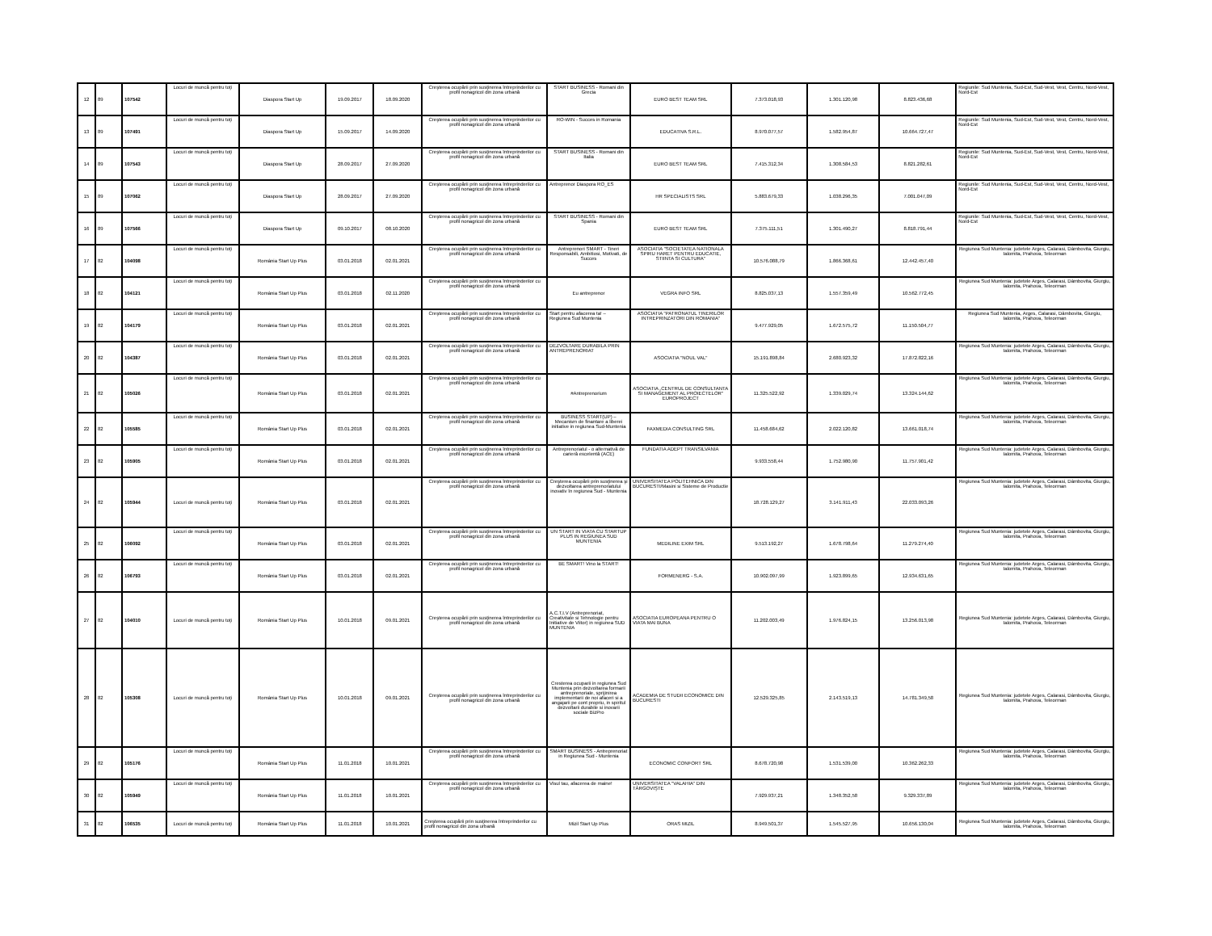| 12 | 89 | 107542 | Locuri de muncă pentru toţi | Diaspora Start Up | 19.09.2017 | 18.09.2020 | Creşterea ocupării prin susţinerea întreprinderilor cu profil nonagricol din zona urbană | START BUSINESS - Romani din Grecia | EURO BEST TEAM SRL | 7.373.018,93 | 1.301.120,98 | 8.823.436,68 | Regiunile: Sud Muntenia, Sud-Est, Sud-Vest, Vest, Centru, Nord-Vest, Nord-Est |
| 13 | 89 | 107491 | Locuri de muncă pentru toţi | Diaspora Start Up | 15.09.2017 | 14.09.2020 | Creşterea ocupării prin susţinerea întreprinderilor cu profil nonagricol din zona urbană | RO-WIN - Succes in Romania | EDUCATIVA S.R.L. | 8.970.077,57 | 1.582.954,87 | 10.664.727,47 | Regiunile: Sud Muntenia, Sud-Est, Sud-Vest, Vest, Centru, Nord-Vest, Nord-Est |
| 14 | 89 | 107543 | Locuri de muncă pentru toţi | Diaspora Start Up | 28.09.2017 | 27.09.2020 | Creşterea ocupării prin susţinerea întreprinderilor cu profil nonagricol din zona urbană | START BUSINESS - Romani din Italia | EURO BEST TEAM SRL | 7.415.312,34 | 1.308.584,53 | 8.821.282,61 | Regiunile: Sud Muntenia, Sud-Est, Sud-Vest, Vest, Centru, Nord-Vest, Nord-Est |
| 15 | 89 | 107062 | Locuri de muncă pentru toţi | Diaspora Start Up | 28.09.2017 | 27.09.2020 | Creşterea ocupării prin susţinerea întreprinderilor cu profil nonagricol din zona urbană | Antreprenor Diaspora RO_ES | HR SPECIALISTS SRL | 5.883.679,33 | 1.038.296,35 | 7.001.047,09 | Regiunile: Sud Muntenia, Sud-Est, Sud-Vest, Vest, Centru, Nord-Vest, Nord-Est |
| 16 | 89 | 107566 | Locuri de muncă pentru toţi | Diaspora Start Up | 09.10.2017 | 08.10.2020 | Creşterea ocupării prin susţinerea întreprinderilor cu profil nonagricol din zona urbană | START BUSINESS - Romani din Spania | EURO BEST TEAM SRL | 7.375.111,51 | 1.301.490,27 | 8.818.791,44 | Regiunile: Sud Muntenia, Sud-Est, Sud-Vest, Vest, Centru, Nord-Vest, Nord-Est |
| 17 | 82 | 104098 | Locuri de muncă pentru toţi | România Start Up Plus | 03.01.2018 | 02.01.2021 | Creşterea ocupării prin susţinerea întreprinderilor cu profil nonagricol din zona urbană | Antreprenori SMART - Tineri Responsabili, Ambitiosi, Motivati, de Succes | ASOCIATIA "SOCIETATEA NATIONALA SPIRU HARET PENTRU EDUCATIE, STIINTA SI CULTURA" | 10.576.088,79 | 1.866.368,61 | 12.442.457,40 | Regiunea Sud Muntenia: judetele Arges, Calarasi, Dâmbovita, Giurgiu, Ialomita, Prahova, Teleorman |
| 18 | 82 | 104121 | Locuri de muncă pentru toţi | România Start Up Plus | 03.01.2018 | 02.11.2020 | Creşterea ocupării prin susţinerea întreprinderilor cu profil nonagricol din zona urbană | Eu antreprenor | VEGRA INFO SRL | 8.825.037,13 | 1.557.359,49 | 10.562.772,45 | Regiunea Sud Muntenia: judetele Arges, Calarasi, Dâmbovita, Giurgiu, Ialomita, Prahova, Teleorman |
| 19 | 82 | 104179 | Locuri de muncă pentru toţi | România Start Up Plus | 03.01.2018 | 02.01.2021 | Creşterea ocupării prin susţinerea întreprinderilor cu profil nonagricol din zona urbană | Start pentru afacerea ta! – Regiunea Sud Muntenia | ASOCIATIA "PATRONATUL TINERILOR INTREPRINZATORI DIN ROMANIA" | 9.477.929,05 | 1.672.575,72 | 11.150.504,77 | Regiunea Sud Muntenia, Arges, Calarasi, Dâmbovita, Giurgiu, Ialomita, Prahova, Teleorman |
| 20 | 82 | 104387 | Locuri de muncă pentru toţi | România Start Up Plus | 03.01.2018 | 02.01.2021 | Creşterea ocupării prin susţinerea întreprinderilor cu profil nonagricol din zona urbană | DEZVOLTARE DURABILA PRIN ANTREPRENORIAT | ASOCIATIA "NOUL VAL" | 15.191.898,84 | 2.680.923,32 | 17.872.822,16 | Regiunea Sud Muntenia: judetele Arges, Calarasi, Dâmbovita, Giurgiu, Ialomita, Prahova, Teleorman |
| 21 | 82 | 105026 | Locuri de muncă pentru toţi | România Start Up Plus | 03.01.2018 | 02.01.2021 | Creşterea ocupării prin susţinerea întreprinderilor cu profil nonagricol din zona urbană | #Antreprenorium | ASOCIATIA „CENTRUL DE CONSULTANTA SI MANAGEMENT AL PROIECTELOR" EUROPROJECT | 11.325.522,92 | 1.339.029,74 | 13.324.144,62 | Regiunea Sud Muntenia: judetele Arges, Calarasi, Dâmbovita, Giurgiu, Ialomita, Prahova, Teleorman |
| 22 | 82 | 105585 | Locuri de muncă pentru toţi | România Start Up Plus | 03.01.2018 | 02.01.2021 | Creşterea ocupării prin susţinerea întreprinderilor cu profil nonagricol din zona urbană | BUSINESS START(UP) – Mecanism de finantare a liberei initiative in regiunea Sud-Muntenia | FAXMEDIA CONSULTING SRL | 11.458.684,62 | 2.022.120,82 | 13.661.018,74 | Regiunea Sud Muntenia: judetele Arges, Calarasi, Dâmbovita, Giurgiu, Ialomita, Prahova, Teleorman |
| 23 | 82 | 105905 | Locuri de muncă pentru toţi | România Start Up Plus | 03.01.2018 | 02.01.2021 | Creşterea ocupării prin susţinerea întreprinderilor cu profil nonagricol din zona urbană | Antreprenoriatul - o alternativă de carieră excelentă (ACE) | FUNDATIA ADEPT TRANSILVANIA | 9.933.558,44 | 1.752.980,90 | 11.757.901,42 | Regiunea Sud Muntenia: judetele Arges, Calarasi, Dâmbovita, Giurgiu, Ialomita, Prahova, Teleorman |
| 24 | 82 | 105944 | Locuri de muncă pentru toţi | România Start Up Plus | 03.01.2018 | 02.01.2021 | Creşterea ocupării prin susţinerea întreprinderilor cu profil nonagricol din zona urbană | Creşterea ocupării prin susţinerea şi dezvoltarea antreprenoriatului inovativ în regiunea Sud - Muntenia | UNIVERSITATEA POLITEHNICA DIN BUCURESTI/Masini si Sisteme de Productie | 18.728.129,27 | 3.141.911,43 | 22.033.093,26 | Regiunea Sud Muntenia: judetele Arges, Calarasi, Dâmbovita, Giurgiu, Ialomita, Prahova, Teleorman |
| 25 | 82 | 106092 | Locuri de muncă pentru toţi | România Start Up Plus | 03.01.2018 | 02.01.2021 | Creşterea ocupării prin susţinerea întreprinderilor cu profil nonagricol din zona urbană | UN START IN VIATA CU STARTUP PLUS IN REGIUNEA SUD MUNTENIA | MEDILINE EXIM SRL | 9.513.192,27 | 1.678.798,64 | 11.279.274,40 | Regiunea Sud Muntenia: judetele Arges, Calarasi, Dâmbovita, Giurgiu, Ialomita, Prahova, Teleorman |
| 26 | 82 | 106793 | Locuri de muncă pentru toţi | România Start Up Plus | 03.01.2018 | 02.01.2021 | Creşterea ocupării prin susţinerea întreprinderilor cu profil nonagricol din zona urbană | BE SMART! Vino la START! | FORMENERG - S.A. | 10.902.097,99 | 1.923.899,65 | 12.934.631,65 | Regiunea Sud Muntenia: judetele Arges, Calarasi, Dâmbovita, Giurgiu, Ialomita, Prahova, Teleorman |
| 27 | 82 | 104010 | Locuri de muncă pentru toţi | România Start Up Plus | 10.01.2018 | 09.01.2021 | Creşterea ocupării prin susţinerea întreprinderilor cu profil nonagricol din zona urbană | A.C.T.I.V (Antreprenoriat, Creativitate si Tehnologie pentru Initiative de Viitor) in regiunea SUD MUNTENIA | ASOCIATIA EUROPEANA PENTRU O VIATA MAI BUNA | 11.202.003,49 | 1.976.824,15 | 13.256.013,98 | Regiunea Sud Muntenia: judetele Arges, Calarasi, Dâmbovita, Giurgiu, Ialomita, Prahova, Teleorman |
| 28 | 82 | 105308 | Locuri de muncă pentru toţi | România Start Up Plus | 10.01.2018 | 09.01.2021 | Creşterea ocupării prin susţinerea întreprinderilor cu profil nonagricol din zona urbană | Cresterea ocuparii in regiunea Sud Muntenia prin dezvoltarea formarii antreprenoriale, sprijinirea implementarii de noi afaceri si a angajarii pe cont propriu, in spiritul dezvoltarii durabile si inovarii sociale BizPro | ACADEMIA DE STUDII ECONOMICE DIN BUCURESTI | 12.529.325,85 | 2.143.519,13 | 14.781.349,58 | Regiunea Sud Muntenia: judetele Arges, Calarasi, Dâmbovita, Giurgiu, Ialomita, Prahova, Teleorman |
| 29 | 82 | 105176 | Locuri de muncă pentru toţi | România Start Up Plus | 11.01.2018 | 10.01.2021 | Creşterea ocupării prin susţinerea întreprinderilor cu profil nonagricol din zona urbană | SMART BUSINESS - Antreprenoriat in Regiunea Sud - Muntenia | ECONOMIC CONFORT SRL | 8.678.720,98 | 1.531.539,00 | 10.362.262,33 | Regiunea Sud Muntenia: judetele Arges, Calarasi, Dâmbovita, Giurgiu, Ialomita, Prahova, Teleorman |
| 30 | 82 | 105949 | Locuri de muncă pentru toţi | România Start Up Plus | 11.01.2018 | 10.01.2021 | Creşterea ocupării prin susţinerea întreprinderilor cu profil nonagricol din zona urbană | Visul tau, afacerea de maine! | UNIVERSITATEA "VALAHIA" DIN TÂRGOVIŞTE | 7.929.937,21 | 1.348.352,58 | 9.329.337,89 | Regiunea Sud Muntenia: judetele Arges, Calarasi, Dâmbovita, Giurgiu, Ialomita, Prahova, Teleorman |
| 31 | 82 | 106535 | Locuri de muncă pentru toţi | România Start Up Plus | 11.01.2018 | 10.01.2021 | Creşterea ocupării prin susţinerea întreprinderilor cu profil nonagricol din zona urbană | Mizil Start Up Plus | ORAS MIZIL | 8.949.501,37 | 1.545.527,95 | 10.656.130,04 | Regiunea Sud Muntenia: judetele Arges, Calarasi, Dâmbovita, Giurgiu, Ialomita, Prahova, Teleorman |